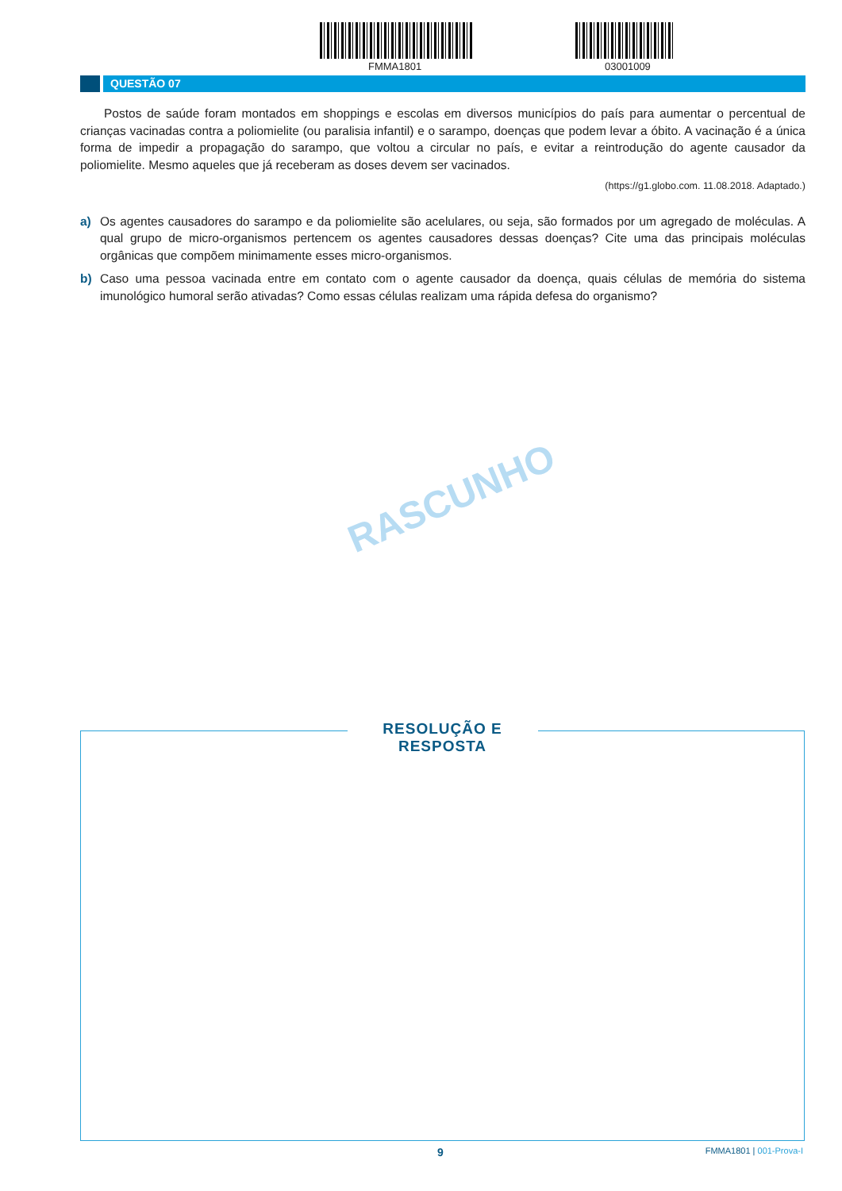FMMA1801 03001009
QUESTÃO 07
Postos de saúde foram montados em shoppings e escolas em diversos municípios do país para aumentar o percentual de crianças vacinadas contra a poliomielite (ou paralisia infantil) e o sarampo, doenças que podem levar a óbito. A vacinação é a única forma de impedir a propagação do sarampo, que voltou a circular no país, e evitar a reintrodução do agente causador da poliomielite. Mesmo aqueles que já receberam as doses devem ser vacinados.
(https://g1.globo.com. 11.08.2018. Adaptado.)
a) Os agentes causadores do sarampo e da poliomielite são acelulares, ou seja, são formados por um agregado de moléculas. A qual grupo de micro-organismos pertencem os agentes causadores dessas doenças? Cite uma das principais moléculas orgânicas que compõem minimamente esses micro-organismos.
b) Caso uma pessoa vacinada entre em contato com o agente causador da doença, quais células de memória do sistema imunológico humoral serão ativadas? Como essas células realizam uma rápida defesa do organismo?
RASCUNHO
RESOLUÇÃO E RESPOSTA
9 FMMA1801 | 001-Prova-I